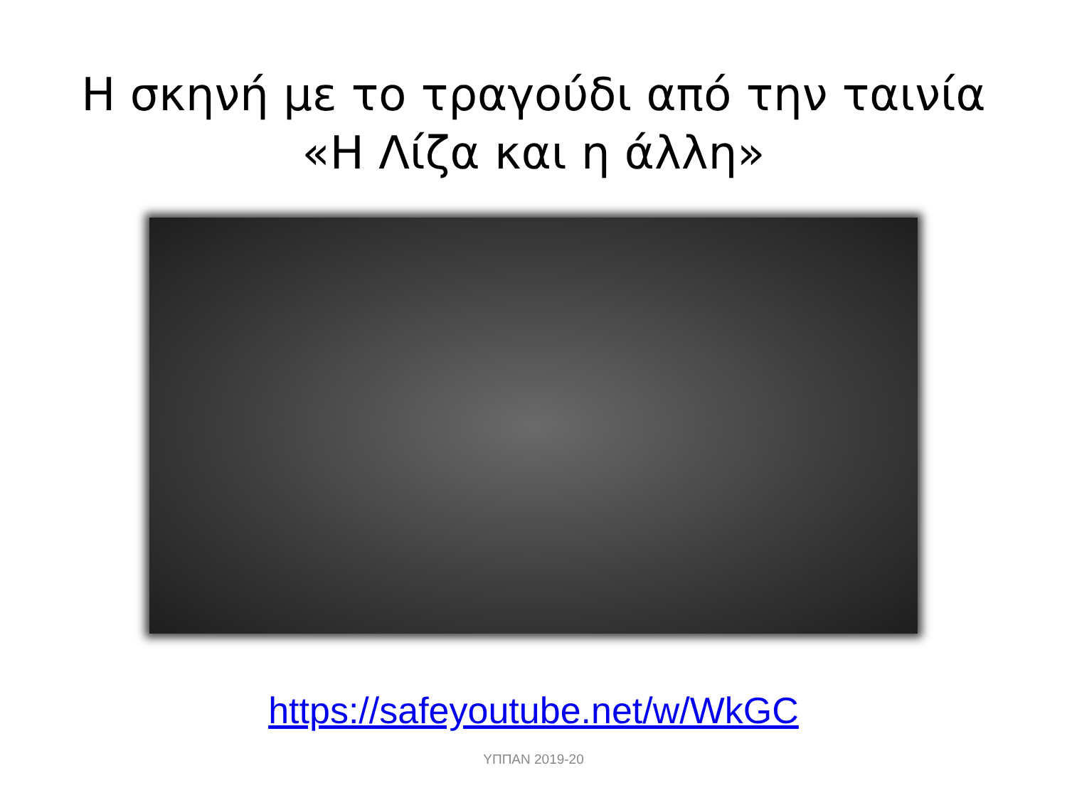Η σκηνή με το τραγούδι από την ταινία
«Η Λίζα και η άλλη»
https://safeyoutube.net/w/WkGC
ΥΠΠΑΝ 2019-20